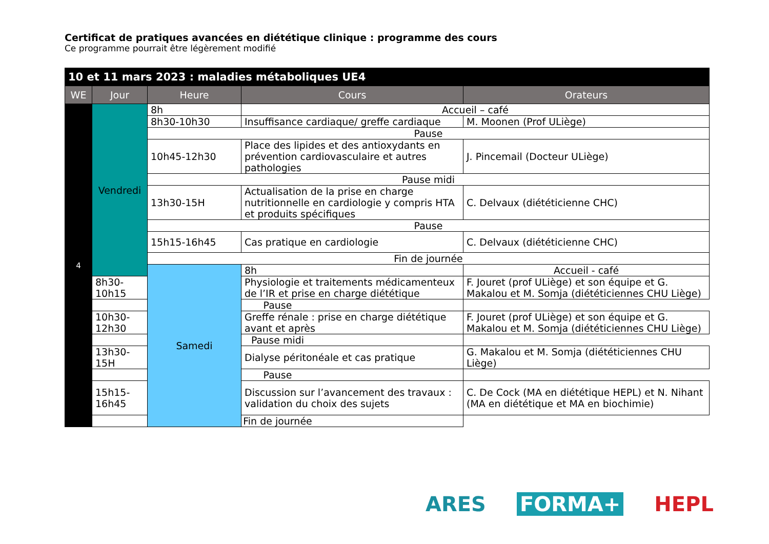Certificat de pratiques avancées en diététique clinique : programme des cours
Ce programme pourrait être légèrement modifié
| 10 et 11 mars 2023 : maladies métaboliques UE4 | | | | |
| --- | --- | --- | --- | --- |
| WE | Jour | Heure | Cours | Orateurs |
| 4 | Vendredi | 8h | Accueil – café | |
| | | 8h30-10h30 | Insuffisance cardiaque/ greffe cardiaque | M. Moonen (Prof ULiège) |
| | | Pause | | |
| | | 10h45-12h30 | Place des lipides et des antioxydants en prévention cardiovasculaire et autres pathologies | J. Pincemail (Docteur ULiège) |
| | | Pause midi | | |
| | | 13h30-15H | Actualisation de la prise en charge nutritionnelle en cardiologie y compris HTA et produits spécifiques | C. Delvaux (diététicienne CHC) |
| | | Pause | | |
| | | 15h15-16h45 | Cas pratique en cardiologie | C. Delvaux (diététicienne CHC) |
| | | Fin de journée | | |
| | | Samedi | 8h | Accueil - café |
| | 8h30-10h15 | | Physiologie et traitements médicamenteux de l’IR et prise en charge diététique | F. Jouret (prof ULiège) et son équipe et G. Makalou et M. Somja (diététiciennes CHU Liège) |
| | Pause | | | |
| | 10h30-12h30 | | Greffe rénale : prise en charge diététique avant et après | F. Jouret (prof ULiège) et son équipe et G. Makalou et M. Somja (diététiciennes CHU Liège) |
| | Pause midi | | | |
| | 13h30-15H | | Dialyse péritonéale et cas pratique | G. Makalou et M. Somja (diététiciennes CHU Liège) |
| | Pause | | | |
| | 15h15-16h45 | | Discussion sur l’avancement des travaux : validation du choix des sujets | C. De Cock (MA en diététique HEPL) et N. Nihant (MA en diététique et MA en biochimie) |
| | Fin de journée | | | |
ARES FORMA+ HEPL